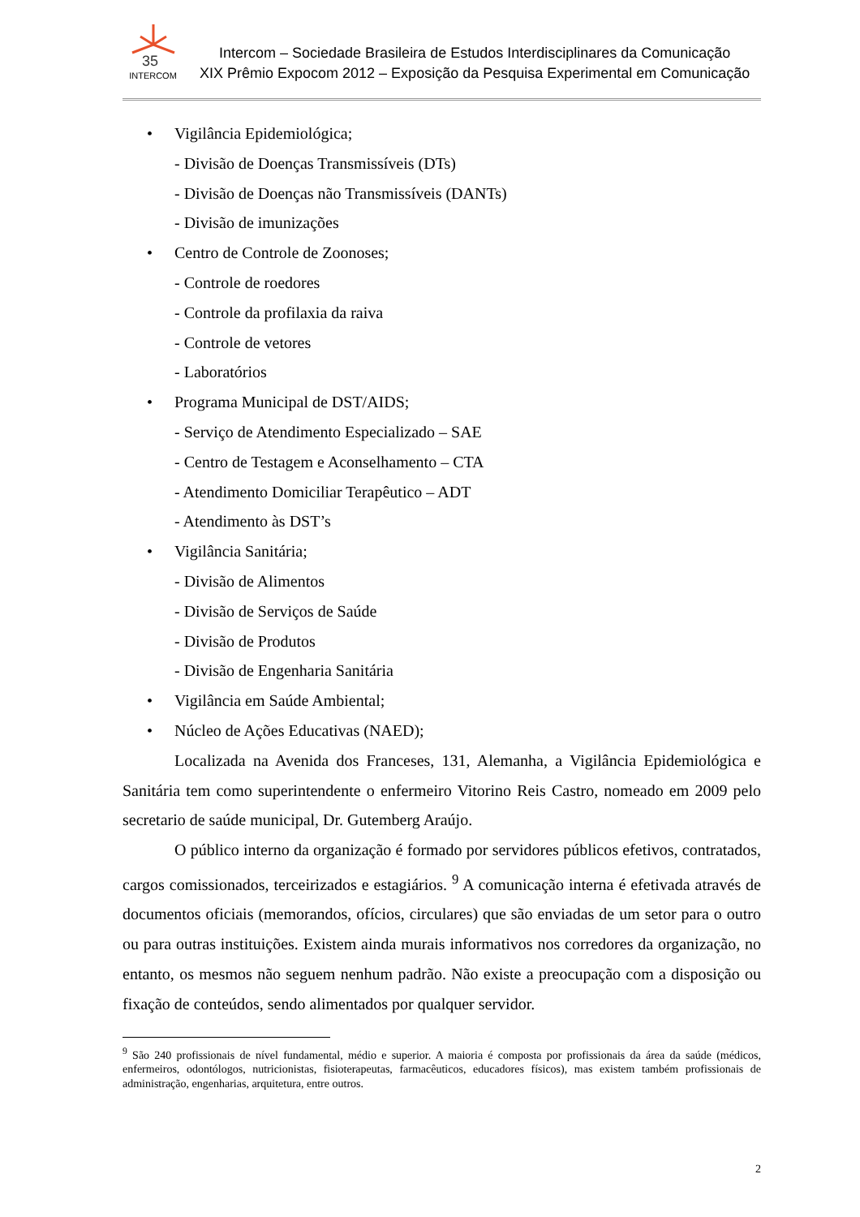35
INTERCOM
Intercom – Sociedade Brasileira de Estudos Interdisciplinares da Comunicação
XIX Prêmio Expocom 2012 – Exposição da Pesquisa Experimental em Comunicação
• Vigilância Epidemiológica;
- Divisão de Doenças Transmissíveis (DTs)
- Divisão de Doenças não Transmissíveis (DANTs)
- Divisão de imunizações
• Centro de Controle de Zoonoses;
- Controle de roedores
- Controle da profilaxia da raiva
- Controle de vetores
- Laboratórios
• Programa Municipal de DST/AIDS;
- Serviço de Atendimento Especializado – SAE
- Centro de Testagem e Aconselhamento – CTA
- Atendimento Domiciliar Terapêutico – ADT
- Atendimento às DST’s
• Vigilância Sanitária;
- Divisão de Alimentos
- Divisão de Serviços de Saúde
- Divisão de Produtos
- Divisão de Engenharia Sanitária
• Vigilância em Saúde Ambiental;
• Núcleo de Ações Educativas (NAED);
Localizada na Avenida dos Franceses, 131, Alemanha, a Vigilância Epidemiológica e Sanitária tem como superintendente o enfermeiro Vitorino Reis Castro, nomeado em 2009 pelo secretario de saúde municipal, Dr. Gutemberg Araújo.
O público interno da organização é formado por servidores públicos efetivos, contratados, cargos comissionados, terceirizados e estagiários. <sup>9</sup> A comunicação interna é efetivada através de documentos oficiais (memorandos, ofícios, circulares) que são enviadas de um setor para o outro ou para outras instituições. Existem ainda murais informativos nos corredores da organização, no entanto, os mesmos não seguem nenhum padrão. Não existe a preocupação com a disposição ou fixação de conteúdos, sendo alimentados por qualquer servidor.
<sup>9</sup> São 240 profissionais de nível fundamental, médio e superior. A maioria é composta por profissionais da área da saúde (médicos, enfermeiros, odontólogos, nutricionistas, fisioterapeutas, farmacêuticos, educadores físicos), mas existem também profissionais de administração, engenharias, arquitetura, entre outros.
2